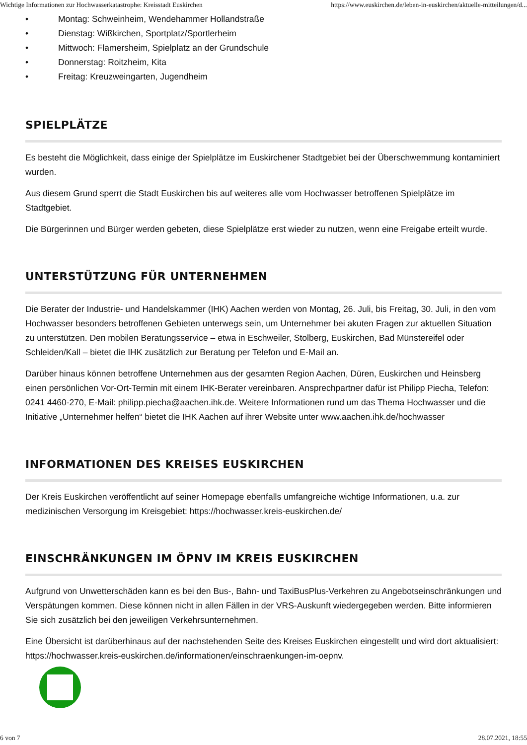Wichtige Informationen zur Hochwasserkatastrophe: Kreisstadt Euskirchen https://www.euskirchen.de/leben-in-euskirchen/aktuelle-mitteilungen/d...
• Montag: Schweinheim, Wendehammer Hollandstraße
• Dienstag: Wißkirchen, Sportplatz/Sportlerheim
• Mittwoch: Flamersheim, Spielplatz an der Grundschule
• Donnerstag: Roitzheim, Kita
• Freitag: Kreuzweingarten, Jugendheim
SPIELPLÄTZE
Es besteht die Möglichkeit, dass einige der Spielplätze im Euskirchener Stadtgebiet bei der Überschwemmung kontaminiert wurden.
Aus diesem Grund sperrt die Stadt Euskirchen bis auf weiteres alle vom Hochwasser betroffenen Spielplätze im Stadtgebiet.
Die Bürgerinnen und Bürger werden gebeten, diese Spielplätze erst wieder zu nutzen, wenn eine Freigabe erteilt wurde.
UNTERSTÜTZUNG FÜR UNTERNEHMEN
Die Berater der Industrie- und Handelskammer (IHK) Aachen werden von Montag, 26. Juli, bis Freitag, 30. Juli, in den vom Hochwasser besonders betroffenen Gebieten unterwegs sein, um Unternehmer bei akuten Fragen zur aktuellen Situation zu unterstützen. Den mobilen Beratungsservice – etwa in Eschweiler, Stolberg, Euskirchen, Bad Münstereifel oder Schleiden/Kall – bietet die IHK zusätzlich zur Beratung per Telefon und E-Mail an.
Darüber hinaus können betroffene Unternehmen aus der gesamten Region Aachen, Düren, Euskirchen und Heinsberg einen persönlichen Vor-Ort-Termin mit einem IHK-Berater vereinbaren. Ansprechpartner dafür ist Philipp Piecha, Telefon: 0241 4460-270, E-Mail: philipp.piecha@aachen.ihk.de. Weitere Informationen rund um das Thema Hochwasser und die Initiative „Unternehmer helfen“ bietet die IHK Aachen auf ihrer Website unter www.aachen.ihk.de/hochwasser
INFORMATIONEN DES KREISES EUSKIRCHEN
Der Kreis Euskirchen veröffentlicht auf seiner Homepage ebenfalls umfangreiche wichtige Informationen, u.a. zur medizinischen Versorgung im Kreisgebiet: https://hochwasser.kreis-euskirchen.de/
EINSCHRÄNKUNGEN IM ÖPNV IM KREIS EUSKIRCHEN
Aufgrund von Unwetterschäden kann es bei den Bus-, Bahn- und TaxiBusPlus-Verkehren zu Angebotseinschränkungen und Verspätungen kommen. Diese können nicht in allen Fällen in der VRS-Auskunft wiedergegeben werden. Bitte informieren Sie sich zusätzlich bei den jeweiligen Verkehrsunternehmen.
Eine Übersicht ist darüberhinaus auf der nachstehenden Seite des Kreises Euskirchen eingestellt und wird dort aktualisiert: https://hochwasser.kreis-euskirchen.de/informationen/einschraenkungen-im-oepnv.
6 von 7 28.07.2021, 18:55